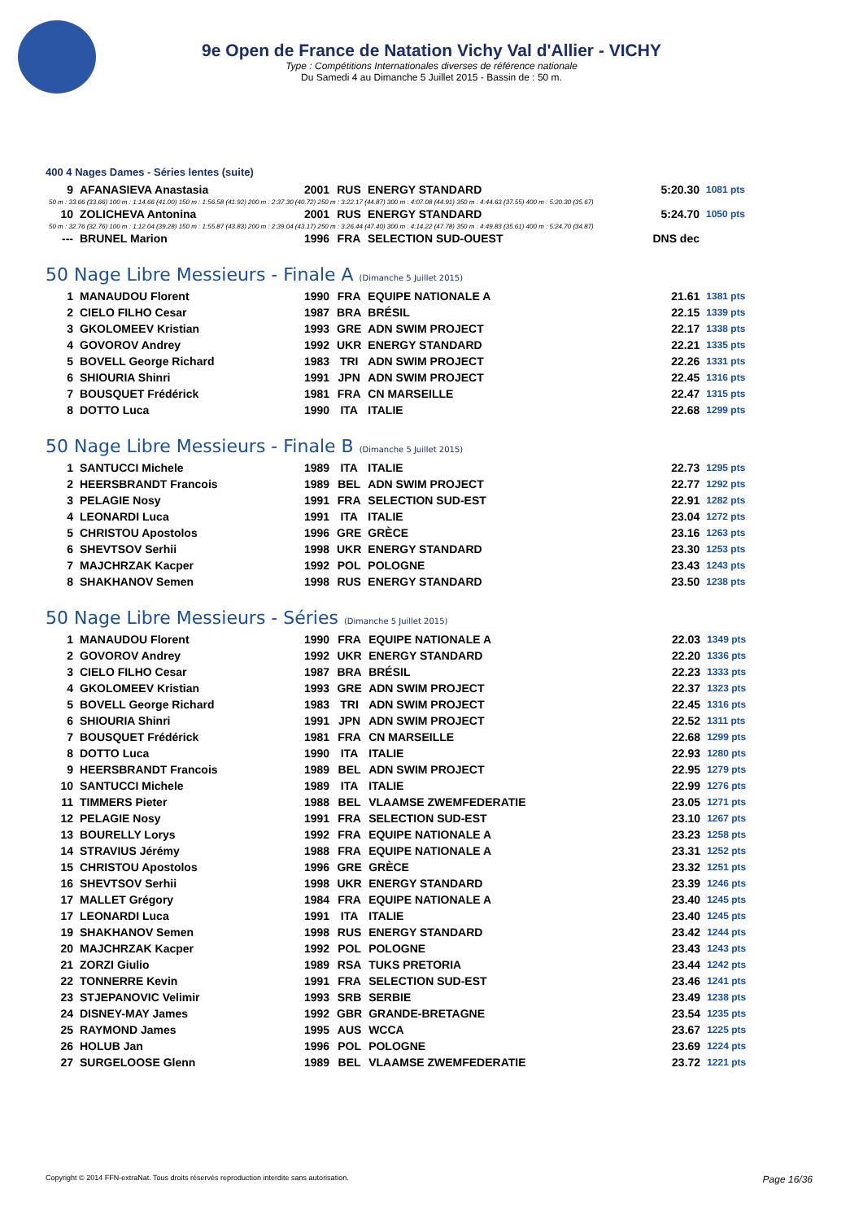9e Open de France de Natation Vichy Val d'Allier - VICHY
Type : Compétitions Internationales diverses de référence nationale
Du Samedi 4 au Dimanche 5 Juillet 2015 - Bassin de : 50 m.
400 4 Nages Dames - Séries lentes (suite)
| 9 | AFANASIEVA Anastasia | 2001 | RUS | ENERGY STANDARD | 5:20.30 | 1081 pts |
| 50 m : 33.66 (33.66) 100 m : 1:14.66 (41.00) 150 m : 1:56.58 (41.92) 200 m : 2:37.30 (40.72) 250 m : 3:22.17 (44.87) 300 m : 4:07.08 (44.91) 350 m : 4:44.63 (37.55) 400 m : 5:20.30 (35.67) | | | | | | |
| 10 | ZOLICHEVA Antonina | 2001 | RUS | ENERGY STANDARD | 5:24.70 | 1050 pts |
| 50 m : 32.76 (32.76) 100 m : 1:12.04 (39.28) 150 m : 1:55.87 (43.83) 200 m : 2:39.04 (43.17) 250 m : 3:26.44 (47.40) 300 m : 4:14.22 (47.78) 350 m : 4:49.83 (35.61) 400 m : 5:24.70 (34.87) | | | | | | |
| --- | BRUNEL Marion | 1996 | FRA | SELECTION SUD-OUEST | DNS dec | |
50 Nage Libre Messieurs - Finale A (Dimanche 5 Juillet 2015)
| 1 | MANAUDOU Florent | 1990 | FRA | EQUIPE NATIONALE A | 21.61 | 1381 pts |
| 2 | CIELO FILHO Cesar | 1987 | BRA | BRÉSIL | 22.15 | 1339 pts |
| 3 | GKOLOMEEV Kristian | 1993 | GRE | ADN SWIM PROJECT | 22.17 | 1338 pts |
| 4 | GOVOROV Andrey | 1992 | UKR | ENERGY STANDARD | 22.21 | 1335 pts |
| 5 | BOVELL George Richard | 1983 | TRI | ADN SWIM PROJECT | 22.26 | 1331 pts |
| 6 | SHIOURIA Shinri | 1991 | JPN | ADN SWIM PROJECT | 22.45 | 1316 pts |
| 7 | BOUSQUET Frédérick | 1981 | FRA | CN MARSEILLE | 22.47 | 1315 pts |
| 8 | DOTTO Luca | 1990 | ITA | ITALIE | 22.68 | 1299 pts |
50 Nage Libre Messieurs - Finale B (Dimanche 5 Juillet 2015)
| 1 | SANTUCCI Michele | 1989 | ITA | ITALIE | 22.73 | 1295 pts |
| 2 | HEERSBRANDT Francois | 1989 | BEL | ADN SWIM PROJECT | 22.77 | 1292 pts |
| 3 | PELAGIE Nosy | 1991 | FRA | SELECTION SUD-EST | 22.91 | 1282 pts |
| 4 | LEONARDI Luca | 1991 | ITA | ITALIE | 23.04 | 1272 pts |
| 5 | CHRISTOU Apostolos | 1996 | GRE | GRÈCE | 23.16 | 1263 pts |
| 6 | SHEVTSOV Serhii | 1998 | UKR | ENERGY STANDARD | 23.30 | 1253 pts |
| 7 | MAJCHRZAK Kacper | 1992 | POL | POLOGNE | 23.43 | 1243 pts |
| 8 | SHAKHANOV Semen | 1998 | RUS | ENERGY STANDARD | 23.50 | 1238 pts |
50 Nage Libre Messieurs - Séries (Dimanche 5 Juillet 2015)
| 1 | MANAUDOU Florent | 1990 | FRA | EQUIPE NATIONALE A | 22.03 | 1349 pts |
| 2 | GOVOROV Andrey | 1992 | UKR | ENERGY STANDARD | 22.20 | 1336 pts |
| 3 | CIELO FILHO Cesar | 1987 | BRA | BRÉSIL | 22.23 | 1333 pts |
| 4 | GKOLOMEEV Kristian | 1993 | GRE | ADN SWIM PROJECT | 22.37 | 1323 pts |
| 5 | BOVELL George Richard | 1983 | TRI | ADN SWIM PROJECT | 22.45 | 1316 pts |
| 6 | SHIOURIA Shinri | 1991 | JPN | ADN SWIM PROJECT | 22.52 | 1311 pts |
| 7 | BOUSQUET Frédérick | 1981 | FRA | CN MARSEILLE | 22.68 | 1299 pts |
| 8 | DOTTO Luca | 1990 | ITA | ITALIE | 22.93 | 1280 pts |
| 9 | HEERSBRANDT Francois | 1989 | BEL | ADN SWIM PROJECT | 22.95 | 1279 pts |
| 10 | SANTUCCI Michele | 1989 | ITA | ITALIE | 22.99 | 1276 pts |
| 11 | TIMMERS Pieter | 1988 | BEL | VLAAMSE ZWEMFEDERATIE | 23.05 | 1271 pts |
| 12 | PELAGIE Nosy | 1991 | FRA | SELECTION SUD-EST | 23.10 | 1267 pts |
| 13 | BOURELLY Lorys | 1992 | FRA | EQUIPE NATIONALE A | 23.23 | 1258 pts |
| 14 | STRAVIUS Jérémy | 1988 | FRA | EQUIPE NATIONALE A | 23.31 | 1252 pts |
| 15 | CHRISTOU Apostolos | 1996 | GRE | GRÈCE | 23.32 | 1251 pts |
| 16 | SHEVTSOV Serhii | 1998 | UKR | ENERGY STANDARD | 23.39 | 1246 pts |
| 17 | MALLET Grégory | 1984 | FRA | EQUIPE NATIONALE A | 23.40 | 1245 pts |
| 17 | LEONARDI Luca | 1991 | ITA | ITALIE | 23.40 | 1245 pts |
| 19 | SHAKHANOV Semen | 1998 | RUS | ENERGY STANDARD | 23.42 | 1244 pts |
| 20 | MAJCHRZAK Kacper | 1992 | POL | POLOGNE | 23.43 | 1243 pts |
| 21 | ZORZI Giulio | 1989 | RSA | TUKS PRETORIA | 23.44 | 1242 pts |
| 22 | TONNERRE Kevin | 1991 | FRA | SELECTION SUD-EST | 23.46 | 1241 pts |
| 23 | STJEPANOVIC Velimir | 1993 | SRB | SERBIE | 23.49 | 1238 pts |
| 24 | DISNEY-MAY James | 1992 | GBR | GRANDE-BRETAGNE | 23.54 | 1235 pts |
| 25 | RAYMOND James | 1995 | AUS | WCCA | 23.67 | 1225 pts |
| 26 | HOLUB Jan | 1996 | POL | POLOGNE | 23.69 | 1224 pts |
| 27 | SURGELOOSE Glenn | 1989 | BEL | VLAAMSE ZWEMFEDERATIE | 23.72 | 1221 pts |
Copyright © 2014 FFN-extraNat. Tous droits réservés reproduction interdite sans autorisation. Page 16/36